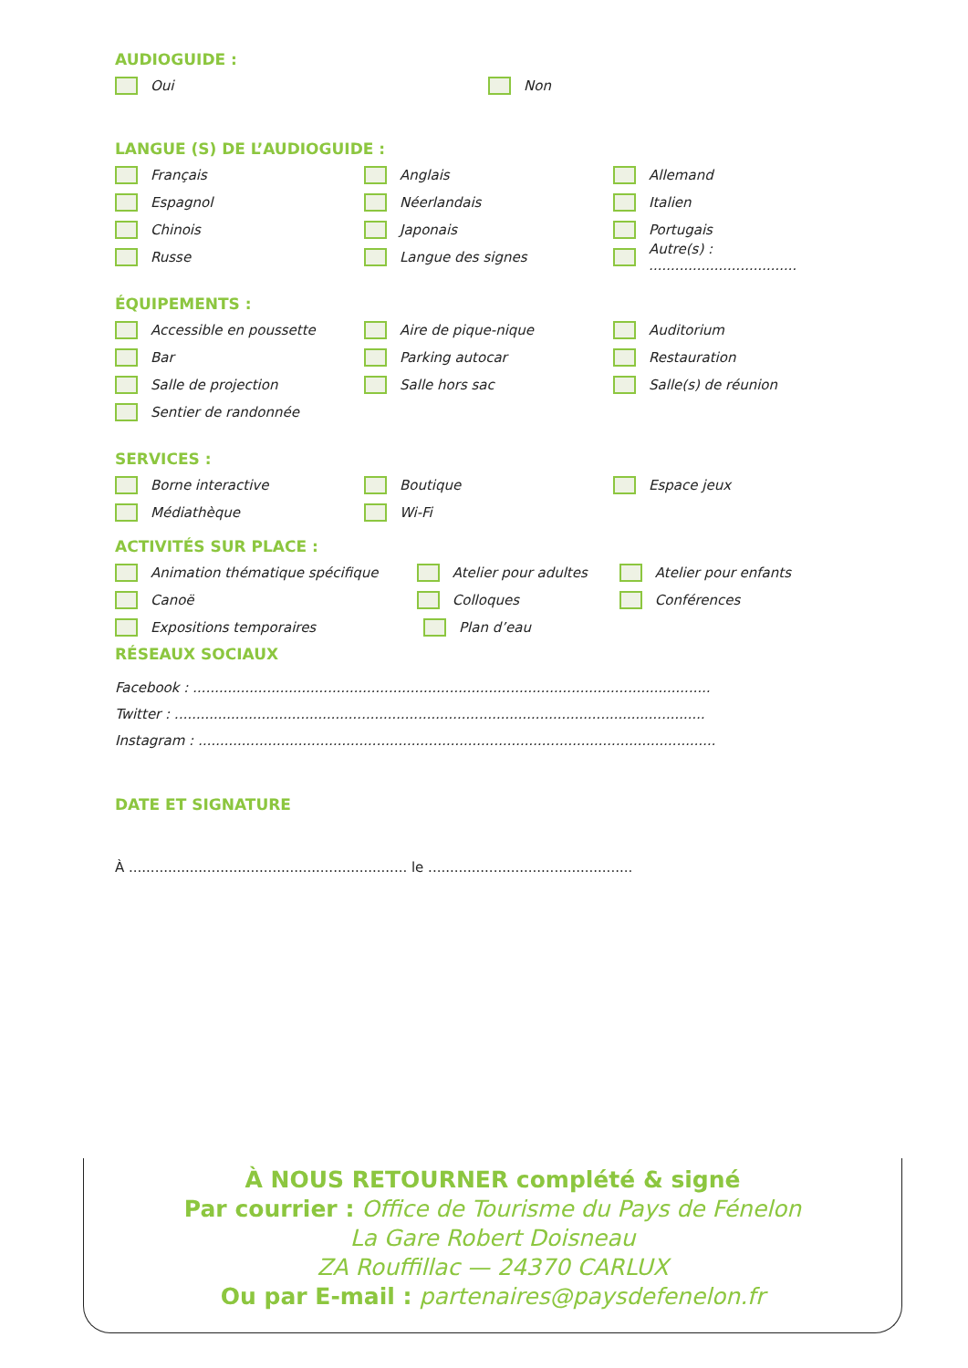AUDIOGUIDE :
Oui Non
LANGUE (S) DE L’AUDIOGUIDE :
Français Anglais Allemand
Espagnol Néerlandais Italien
Chinois Japonais Portugais
Russe Langue des signes
Autre(s) : ..................................
ÉQUIPEMENTS :
Accessible en poussette Aire de pique-nique Auditorium
Bar Parking autocar Restauration
Salle de projection Salle hors sac Salle(s) de réunion
Sentier de randonnée
SERVICES :
Borne interactive Boutique Espace jeux
Médiathèque Wi-Fi
ACTIVITÉS SUR PLACE :
Animation thématique spécifique Atelier pour adultes Atelier pour enfants
Canoë Colloques Conférences
Expositions temporaires Plan d’eau
RÉSEAUX SOCIAUX
Facebook : .......................................................................................................................
Twitter : ..........................................................................................................................
Instagram : .......................................................................................................................
DATE ET SIGNATURE
À ................................................................ le ...............................................
À NOUS RETOURNER complété & signé
Par courrier : Office de Tourisme du Pays de Fénelon
La Gare Robert Doisneau
ZA Rouffillac — 24370 CARLUX
Ou par E-mail : partenaires@paysdefenelon.fr